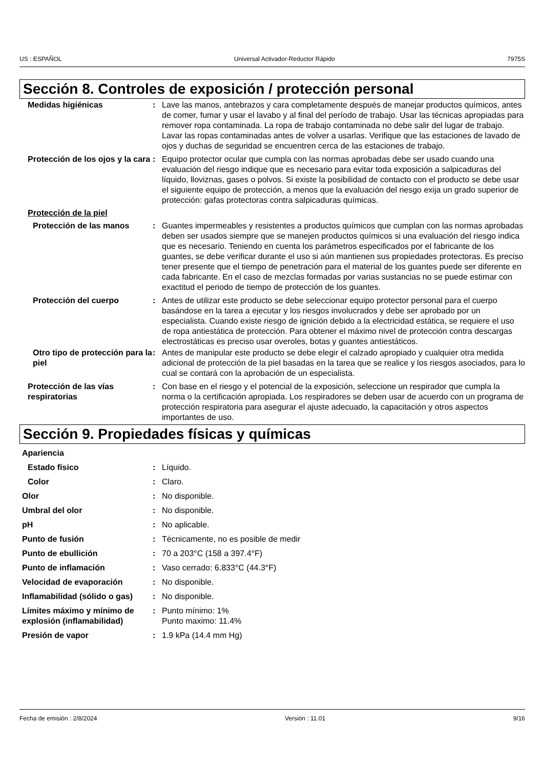US : ESPAÑOL Universal Activador-Reductor Rápido 7975S
Sección 8. Controles de exposición / protección personal
Medidas higiénicas : Lave las manos, antebrazos y cara completamente después de manejar productos químicos, antes de comer, fumar y usar el lavabo y al final del período de trabajo. Usar las técnicas apropiadas para remover ropa contaminada. La ropa de trabajo contaminada no debe salir del lugar de trabajo. Lavar las ropas contaminadas antes de volver a usarlas. Verifique que las estaciones de lavado de ojos y duchas de seguridad se encuentren cerca de las estaciones de trabajo.
Protección de los ojos y la cara
: Equipo protector ocular que cumpla con las normas aprobadas debe ser usado cuando una evaluación del riesgo indique que es necesario para evitar toda exposición a salpicaduras del líquido, lloviznas, gases o polvos. Si existe la posibilidad de contacto con el producto se debe usar el siguiente equipo de protección, a menos que la evaluación del riesgo exija un grado superior de protección: gafas protectoras contra salpicaduras químicas.
Protección de la piel
Protección de las manos : Guantes impermeables y resistentes a productos químicos que cumplan con las normas aprobadas deben ser usados siempre que se manejen productos químicos si una evaluación del riesgo indica que es necesario. Teniendo en cuenta los parámetros especificados por el fabricante de los guantes, se debe verificar durante el uso si aún mantienen sus propiedades protectoras. Es preciso tener presente que el tiempo de penetración para el material de los guantes puede ser diferente en cada fabricante. En el caso de mezclas formadas por varias sustancias no se puede estimar con exactitud el periodo de tiempo de protección de los guantes.
Protección del cuerpo : Antes de utilizar este producto se debe seleccionar equipo protector personal para el cuerpo basándose en la tarea a ejecutar y los riesgos involucrados y debe ser aprobado por un especialista. Cuando existe riesgo de ignición debido a la electricidad estática, se requiere el uso de ropa antiestática de protección. Para obtener el máximo nivel de protección contra descargas electrostáticas es preciso usar overoles, botas y guantes antiestáticos.
Otro tipo de protección para la piel
: Antes de manipular este producto se debe elegir el calzado apropiado y cualquier otra medida adicional de protección de la piel basadas en la tarea que se realice y los riesgos asociados, para lo cual se contará con la aprobación de un especialista.
Protección de las vías respiratorias
: Con base en el riesgo y el potencial de la exposición, seleccione un respirador que cumpla la norma o la certificación apropiada. Los respiradores se deben usar de acuerdo con un programa de protección respiratoria para asegurar el ajuste adecuado, la capacitación y otros aspectos importantes de uso.
Sección 9. Propiedades físicas y químicas
Apariencia
Estado físico : Líquido.
Color : Claro.
Olor : No disponible.
Umbral del olor : No disponible.
pH : No aplicable.
Punto de fusión : Técnicamente, no es posible de medir
Punto de ebullición : 70 a 203°C (158 a 397.4°F)
Punto de inflamación : Vaso cerrado: 6.833°C (44.3°F)
Velocidad de evaporación : No disponible.
Inflamabilidad (sólido o gas)
: No disponible.
Límites máximo y mínimo de explosión (inflamabilidad)
: Punto mínimo: 1%
Punto maximo: 11.4%
Presión de vapor : 1.9 kPa (14.4 mm Hg)
Fecha de emisión : 2/8/2024 Versión : 11.01 9/16